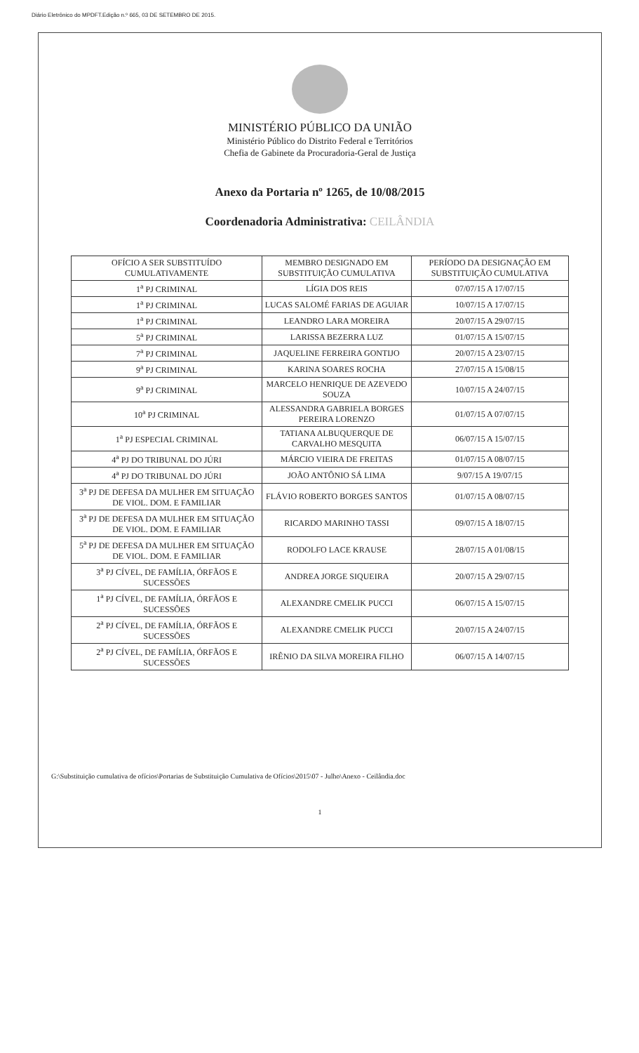Diário Eletrônico do MPDFT.Edição n.º 665, 03 DE SETEMBRO DE 2015.
MINISTÉRIO PÚBLICO DA UNIÃO
Ministério Público do Distrito Federal e Territórios
Chefia de Gabinete da Procuradoria-Geral de Justiça
Anexo da Portaria nº 1265, de 10/08/2015
Coordenadoria Administrativa: CEILÂNDIA
| OFÍCIO A SER SUBSTITUÍDO CUMULATIVAMENTE | MEMBRO DESIGNADO EM SUBSTITUIÇÃO CUMULATIVA | PERÍODO DA DESIGNAÇÃO EM SUBSTITUIÇÃO CUMULATIVA |
| --- | --- | --- |
| 1<sup>a</sup> PJ CRIMINAL | LÍGIA DOS REIS | 07/07/15 A 17/07/15 |
| 1<sup>a</sup> PJ CRIMINAL | LUCAS SALOMÉ FARIAS DE AGUIAR | 10/07/15 A 17/07/15 |
| 1<sup>a</sup> PJ CRIMINAL | LEANDRO LARA MOREIRA | 20/07/15 A 29/07/15 |
| 5<sup>a</sup> PJ CRIMINAL | LARISSA BEZERRA LUZ | 01/07/15 A 15/07/15 |
| 7<sup>a</sup> PJ CRIMINAL | JAQUELINE FERREIRA GONTIJO | 20/07/15 A 23/07/15 |
| 9<sup>a</sup> PJ CRIMINAL | KARINA SOARES ROCHA | 27/07/15 A 15/08/15 |
| 9<sup>a</sup> PJ CRIMINAL | MARCELO HENRIQUE DE AZEVEDO SOUZA | 10/07/15 A 24/07/15 |
| 10<sup>a</sup> PJ CRIMINAL | ALESSANDRA GABRIELA BORGES PEREIRA LORENZO | 01/07/15 A 07/07/15 |
| 1<sup>a</sup> PJ ESPECIAL CRIMINAL | TATIANA ALBUQUERQUE DE CARVALHO MESQUITA | 06/07/15 A 15/07/15 |
| 4<sup>a</sup> PJ DO TRIBUNAL DO JÚRI | MÁRCIO VIEIRA DE FREITAS | 01/07/15 A 08/07/15 |
| 4<sup>a</sup> PJ DO TRIBUNAL DO JÚRI | JOÃO ANTÔNIO SÁ LIMA | 9/07/15 A 19/07/15 |
| 3<sup>a</sup> PJ DE DEFESA DA MULHER EM SITUAÇÃO DE VIOL. DOM. E FAMILIAR | FLÁVIO ROBERTO BORGES SANTOS | 01/07/15 A 08/07/15 |
| 3<sup>a</sup> PJ DE DEFESA DA MULHER EM SITUAÇÃO DE VIOL. DOM. E FAMILIAR | RICARDO MARINHO TASSI | 09/07/15 A 18/07/15 |
| 5<sup>a</sup> PJ DE DEFESA DA MULHER EM SITUAÇÃO DE VIOL. DOM. E FAMILIAR | RODOLFO LACE KRAUSE | 28/07/15 A 01/08/15 |
| 3<sup>a</sup> PJ CÍVEL, DE FAMÍLIA, ÓRFÃOS E SUCESSÕES | ANDREA JORGE SIQUEIRA | 20/07/15 A 29/07/15 |
| 1<sup>a</sup> PJ CÍVEL, DE FAMÍLIA, ÓRFÃOS E SUCESSÕES | ALEXANDRE CMELIK PUCCI | 06/07/15 A 15/07/15 |
| 2<sup>a</sup> PJ CÍVEL, DE FAMÍLIA, ÓRFÃOS E SUCESSÕES | ALEXANDRE CMELIK PUCCI | 20/07/15 A 24/07/15 |
| 2<sup>a</sup> PJ CÍVEL, DE FAMÍLIA, ÓRFÃOS E SUCESSÕES | IRÊNIO DA SILVA MOREIRA FILHO | 06/07/15 A 14/07/15 |
G:\Substituição cumulativa de ofícios\Portarias de Substituição Cumulativa de Ofícios\2015\07 - Julho\Anexo - Ceilândia.doc
1